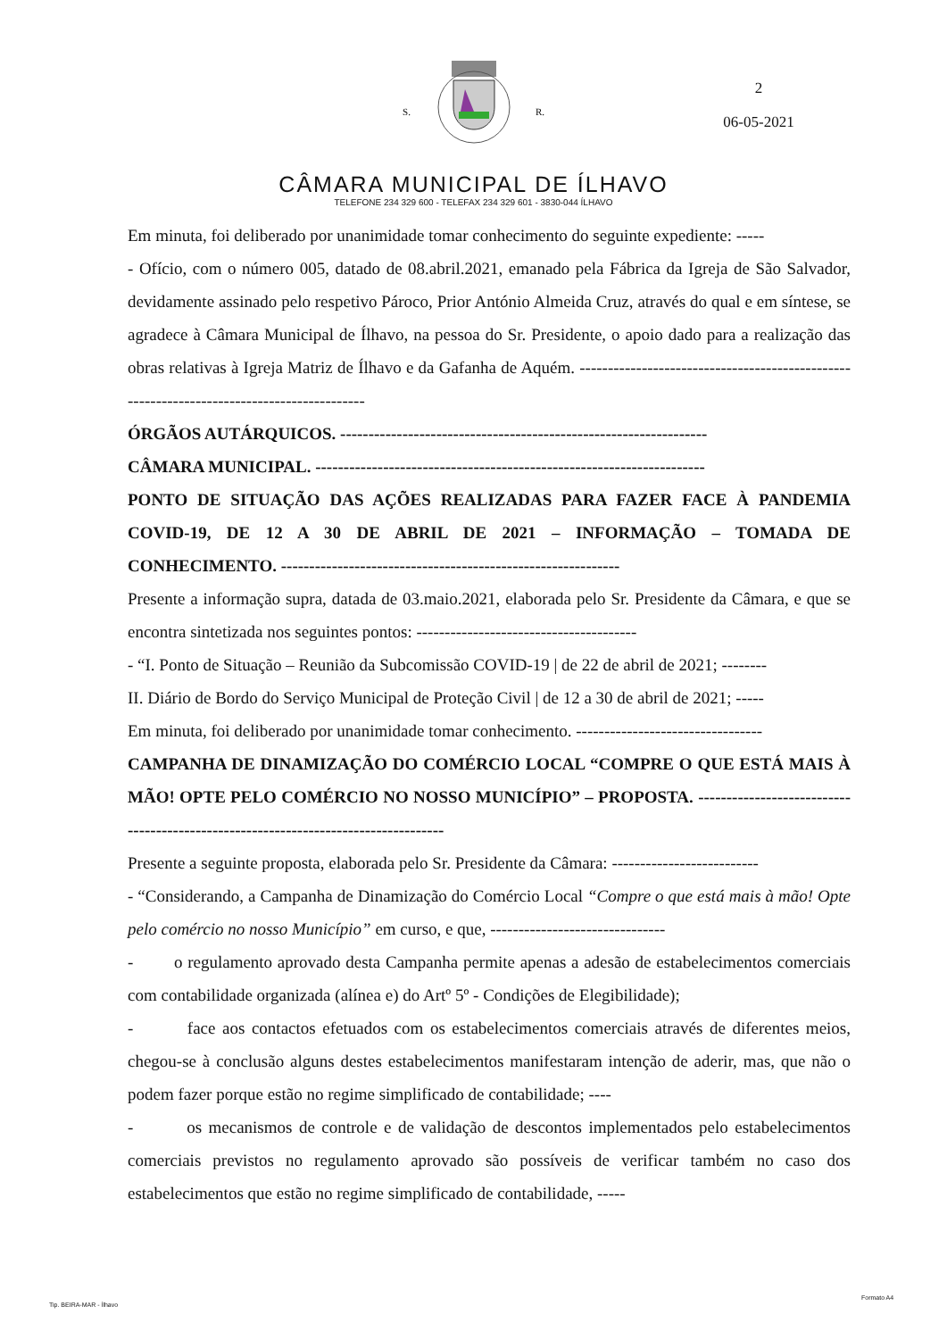S. R.
CÂMARA MUNICIPAL DE ÍLHAVO
TELEFONE 234 329 600 - TELEFAX 234 329 601 - 3830-044 ÍLHAVO
2
06-05-2021
Em minuta, foi deliberado por unanimidade tomar conhecimento do seguinte expediente: -----
- Ofício, com o número 005, datado de 08.abril.2021, emanado pela Fábrica da Igreja de São Salvador, devidamente assinado pelo respetivo Pároco, Prior António Almeida Cruz, através do qual e em síntese, se agradece à Câmara Municipal de Ílhavo, na pessoa do Sr. Presidente, o apoio dado para a realização das obras relativas à Igreja Matriz de Ílhavo e da Gafanha de Aquém. ------------------------------------------------------------------------------------------
ÓRGÃOS AUTÁRQUICOS. -----------------------------------------------------------------
CÂMARA MUNICIPAL. ---------------------------------------------------------------------
PONTO DE SITUAÇÃO DAS AÇÕES REALIZADAS PARA FAZER FACE À PANDEMIA COVID-19, DE 12 A 30 DE ABRIL DE 2021 – INFORMAÇÃO – TOMADA DE CONHECIMENTO. ------------------------------------------------------------
Presente a informação supra, datada de 03.maio.2021, elaborada pelo Sr. Presidente da Câmara, e que se encontra sintetizada nos seguintes pontos: ---------------------------------------
- “I. Ponto de Situação – Reunião da Subcomissão COVID-19 | de 22 de abril de 2021; --------
II. Diário de Bordo do Serviço Municipal de Proteção Civil | de 12 a 30 de abril de 2021; -----
Em minuta, foi deliberado por unanimidade tomar conhecimento. ---------------------------------
CAMPANHA DE DINAMIZAÇÃO DO COMÉRCIO LOCAL “COMPRE O QUE ESTÁ MAIS À MÃO! OPTE PELO COMÉRCIO NO NOSSO MUNICÍPIO” – PROPOSTA. -----------------------------------------------------------------------------------
Presente a seguinte proposta, elaborada pelo Sr. Presidente da Câmara: --------------------------
- “Considerando, a Campanha de Dinamização do Comércio Local “Compre o que está mais à mão! Opte pelo comércio no nosso Município” em curso, e que, -------------------------------
- o regulamento aprovado desta Campanha permite apenas a adesão de estabelecimentos comerciais com contabilidade organizada (alínea e) do Artº 5º - Condições de Elegibilidade);
- face aos contactos efetuados com os estabelecimentos comerciais através de diferentes meios, chegou-se à conclusão alguns destes estabelecimentos manifestaram intenção de aderir, mas, que não o podem fazer porque estão no regime simplificado de contabilidade; ----
- os mecanismos de controle e de validação de descontos implementados pelo estabelecimentos comerciais previstos no regulamento aprovado são possíveis de verificar também no caso dos estabelecimentos que estão no regime simplificado de contabilidade, -----
Tip. BEIRA-MAR - Ílhavo
Formato A4